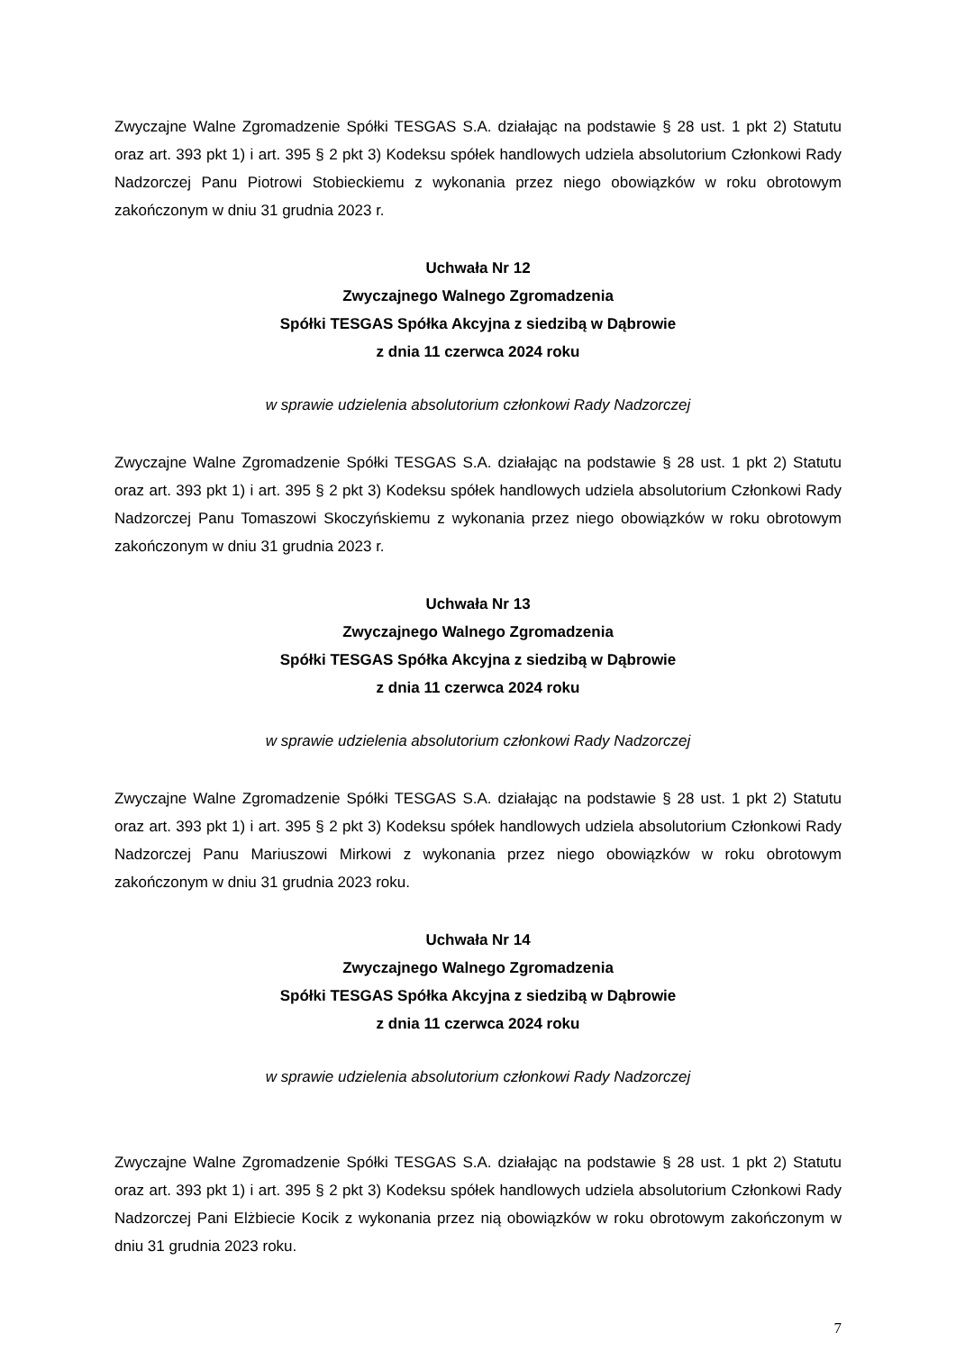Zwyczajne Walne Zgromadzenie Spółki TESGAS S.A. działając na podstawie § 28 ust. 1 pkt 2) Statutu oraz art. 393 pkt 1) i art. 395 § 2 pkt 3) Kodeksu spółek handlowych udziela absolutorium Członkowi Rady Nadzorczej Panu Piotrowi Stobieckiemu z wykonania przez niego obowiązków w roku obrotowym zakończonym w dniu 31 grudnia 2023 r.
Uchwała Nr 12
Zwyczajnego Walnego Zgromadzenia
Spółki TESGAS Spółka Akcyjna z siedzibą w Dąbrowie
z dnia 11 czerwca 2024 roku
w sprawie udzielenia absolutorium członkowi Rady Nadzorczej
Zwyczajne Walne Zgromadzenie Spółki TESGAS S.A. działając na podstawie § 28 ust. 1 pkt 2) Statutu oraz art. 393 pkt 1) i art. 395 § 2 pkt 3) Kodeksu spółek handlowych udziela absolutorium Członkowi Rady Nadzorczej Panu Tomaszowi Skoczyńskiemu z wykonania przez niego obowiązków w roku obrotowym zakończonym w dniu 31 grudnia 2023 r.
Uchwała Nr 13
Zwyczajnego Walnego Zgromadzenia
Spółki TESGAS Spółka Akcyjna z siedzibą w Dąbrowie
z dnia 11 czerwca 2024 roku
w sprawie udzielenia absolutorium członkowi Rady Nadzorczej
Zwyczajne Walne Zgromadzenie Spółki TESGAS S.A. działając na podstawie § 28 ust. 1 pkt 2) Statutu oraz art. 393 pkt 1) i art. 395 § 2 pkt 3) Kodeksu spółek handlowych udziela absolutorium Członkowi Rady Nadzorczej Panu Mariuszowi Mirkowi z wykonania przez niego obowiązków w roku obrotowym zakończonym w dniu 31 grudnia 2023 roku.
Uchwała Nr 14
Zwyczajnego Walnego Zgromadzenia
Spółki TESGAS Spółka Akcyjna z siedzibą w Dąbrowie
z dnia 11 czerwca 2024 roku
w sprawie udzielenia absolutorium członkowi Rady Nadzorczej
Zwyczajne Walne Zgromadzenie Spółki TESGAS S.A. działając na podstawie § 28 ust. 1 pkt 2) Statutu oraz art. 393 pkt 1) i art. 395 § 2 pkt 3) Kodeksu spółek handlowych udziela absolutorium Członkowi Rady Nadzorczej Pani Elżbiecie Kocik z wykonania przez nią obowiązków w roku obrotowym zakończonym w dniu 31 grudnia 2023 roku.
7